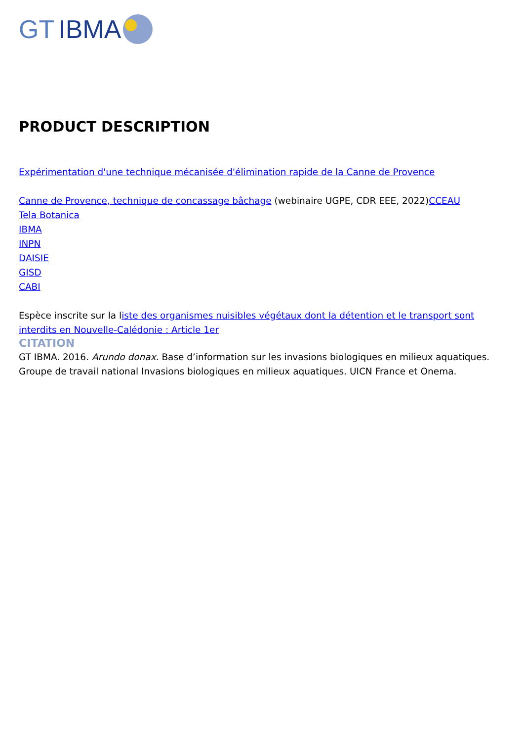GT IBMA
PRODUCT DESCRIPTION
Expérimentation d'une technique mécanisée d'élimination rapide de la Canne de Provence
Canne de Provence, technique de concassage bâchage (webinaire UGPE, CDR EEE, 2022)CCEAU
Tela Botanica
IBMA
INPN
DAISIE
GISD
CABI
Espèce inscrite sur la liste des organismes nuisibles végétaux dont la détention et le transport sont interdits en Nouvelle-Calédonie : Article 1er
CITATION
GT IBMA. 2016. Arundo donax. Base d’information sur les invasions biologiques en milieux aquatiques. Groupe de travail national Invasions biologiques en milieux aquatiques. UICN France et Onema.